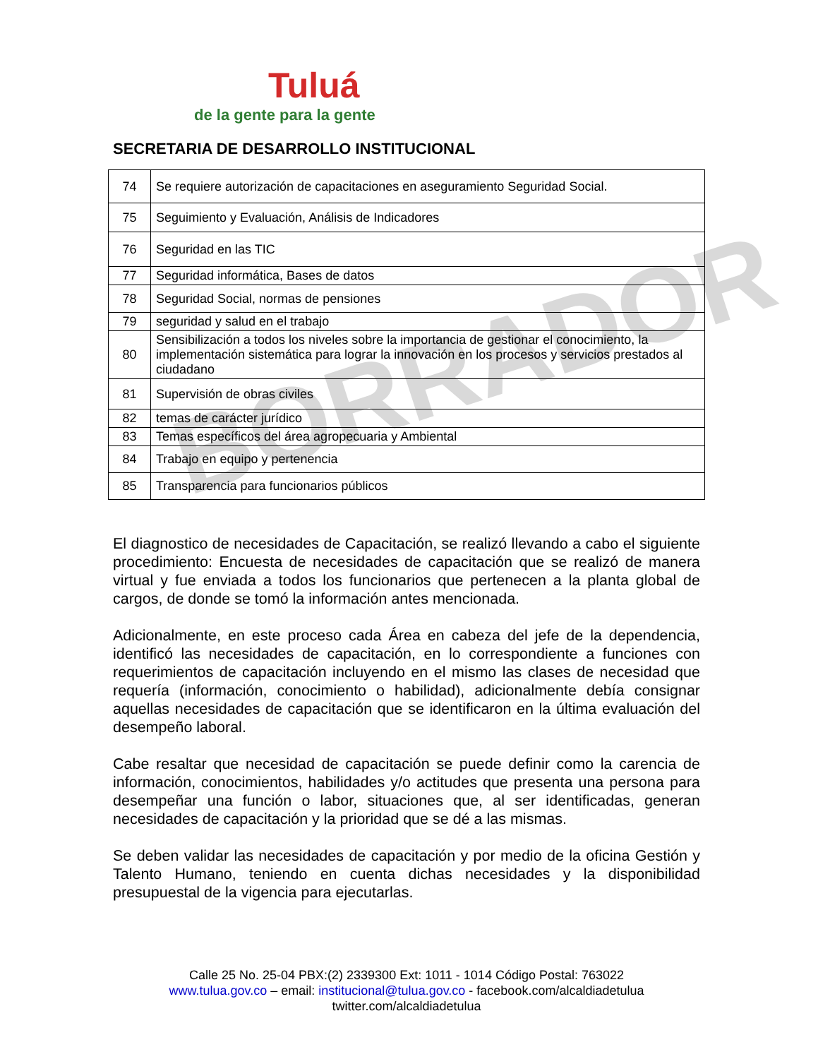BORRADOR
Tuluá
de la gente para la gente
SECRETARIA DE DESARROLLO INSTITUCIONAL
| 74 | Se requiere autorización de capacitaciones en aseguramiento Seguridad Social. |
| 75 | Seguimiento y Evaluación, Análisis de Indicadores |
| 76 | Seguridad en las TIC |
| 77 | Seguridad informática, Bases de datos |
| 78 | Seguridad Social, normas de pensiones |
| 79 | seguridad y salud en el trabajo |
| 80 | Sensibilización a todos los niveles sobre la importancia de gestionar el conocimiento, la implementación sistemática para lograr la innovación en los procesos y servicios prestados al ciudadano |
| 81 | Supervisión de obras civiles |
| 82 | temas de carácter jurídico |
| 83 | Temas específicos del área agropecuaria y Ambiental |
| 84 | Trabajo en equipo y pertenencia |
| 85 | Transparencia para funcionarios públicos |
El diagnostico de necesidades de Capacitación, se realizó llevando a cabo el siguiente procedimiento: Encuesta de necesidades de capacitación que se realizó de manera virtual y fue enviada a todos los funcionarios que pertenecen a la planta global de cargos, de donde se tomó la información antes mencionada.
Adicionalmente, en este proceso cada Área en cabeza del jefe de la dependencia, identificó las necesidades de capacitación, en lo correspondiente a funciones con requerimientos de capacitación incluyendo en el mismo las clases de necesidad que requería (información, conocimiento o habilidad), adicionalmente debía consignar aquellas necesidades de capacitación que se identificaron en la última evaluación del desempeño laboral.
Cabe resaltar que necesidad de capacitación se puede definir como la carencia de información, conocimientos, habilidades y/o actitudes que presenta una persona para desempeñar una función o labor, situaciones que, al ser identificadas, generan necesidades de capacitación y la prioridad que se dé a las mismas.
Se deben validar las necesidades de capacitación y por medio de la oficina Gestión y Talento Humano, teniendo en cuenta dichas necesidades y la disponibilidad presupuestal de la vigencia para ejecutarlas.
Calle 25 No. 25-04 PBX:(2) 2339300 Ext: 1011 - 1014 Código Postal: 763022
www.tulua.gov.co – email: institucional@tulua.gov.co - facebook.com/alcaldiadetulua
twitter.com/alcaldiadetulua